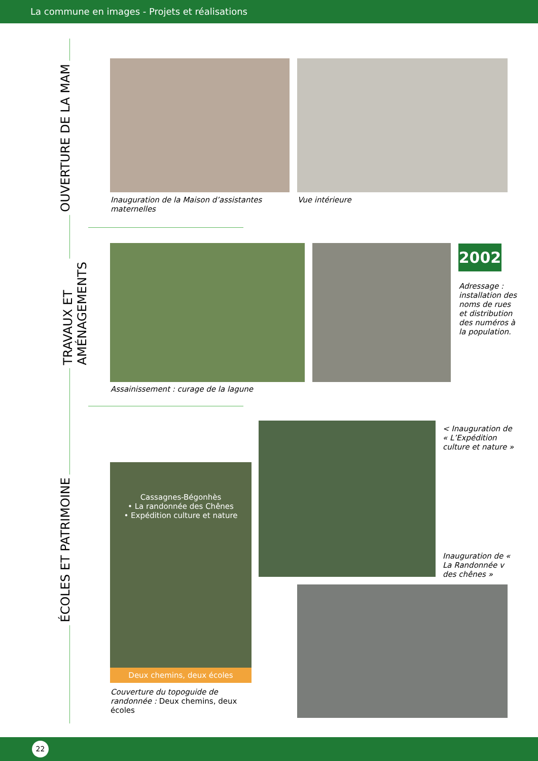La commune en images - Projets et réalisations
OUVERTURE DE LA MAM
TRAVAUX ET
AMÉNAGEMENTS
ÉCOLES ET PATRIMOINE
Inauguration de la Maison d’assistantes maternelles
Vue intérieure
2002
Adressage : installation des noms de rues et distribution des numéros à la population.
Assainissement : curage de la lagune
< Inauguration de « L’Expédition culture et nature »
Cassagnes-Bégonhès
• La randonnée des Chênes
• Expédition culture et nature
Deux chemins, deux écoles
Inauguration de « La Randonnée v des chênes »
Couverture du topoguide de randonnée : Deux chemins, deux écoles
22